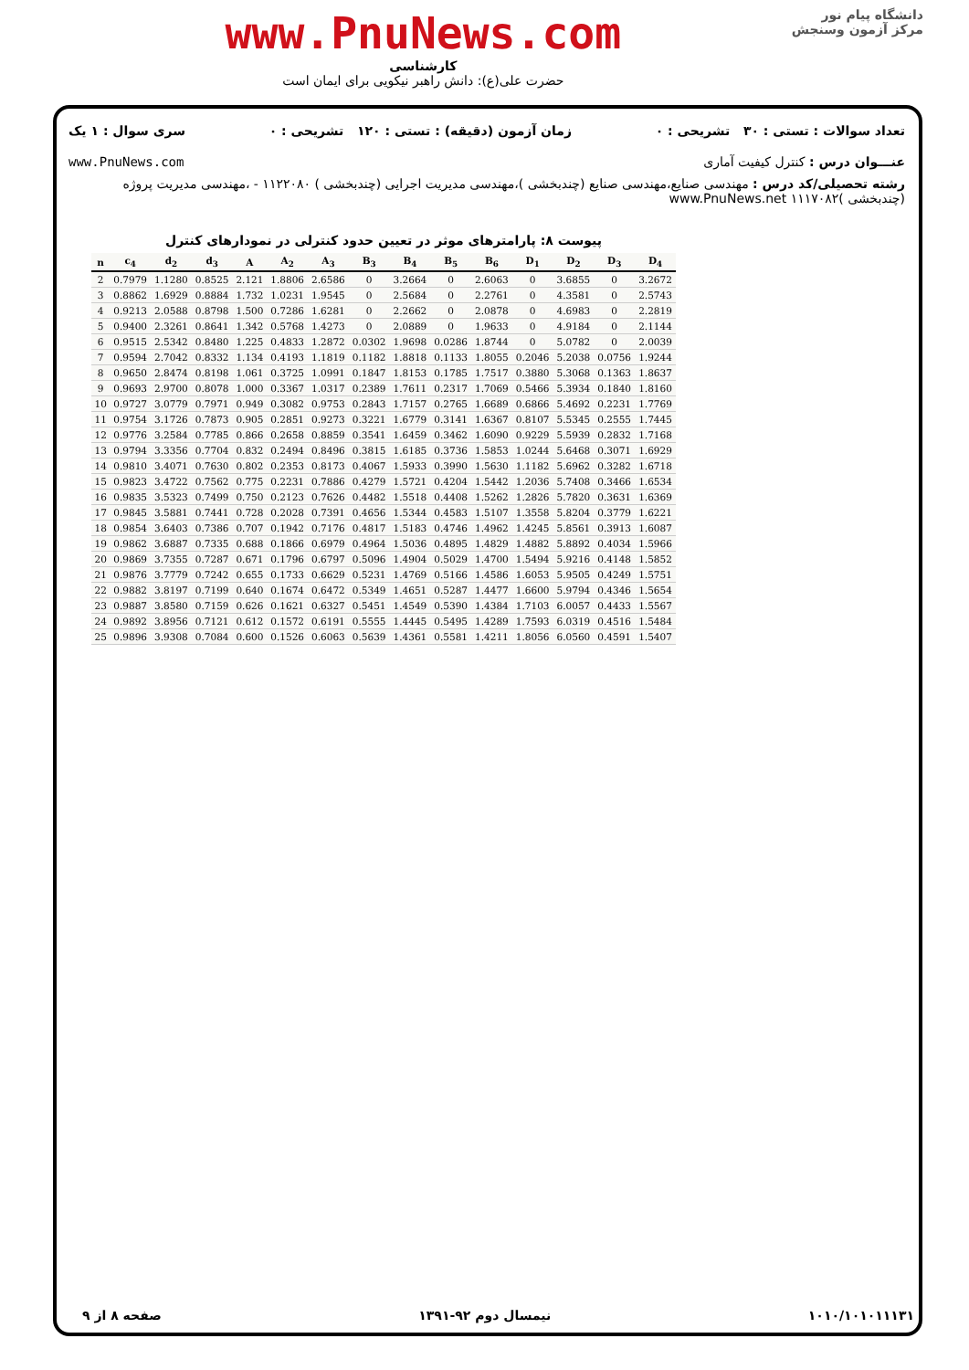www.PnuNews.com
کارشناسی
حضرت علی(ع): دانش راهبر نیکویی برای ایمان است
دانشگاه پیام نور
مرکز آزمون وسنجش
تعداد سوالات : تستی : ۳۰ تشریحی : ۰ زمان آزمون (دقیقه) : تستی : ۱۲۰ تشریحی : ۰ سری سوال : ۱ یک
عنـــوان درس : کنترل کیفیت آماری www.PnuNews.com
رشته تحصیلی/کد درس : مهندسی صنایع،مهندسی صنایع (چندبخشی )،مهندسی مدیریت اجرایی (چندبخشی ) ۱۱۲۲۰۸۰ - ،مهندسی مدیریت پروژه (چندبخشی )۱۱۱۷۰۸۲ www.PnuNews.net
پیوست ۸: پارامترهای موثر در تعیین حدود کنترلی در نمودارهای کنترل
| n | c<sub>4</sub> | d<sub>2</sub> | d<sub>3</sub> | A | A<sub>2</sub> | A<sub>3</sub> | B<sub>3</sub> | B<sub>4</sub> | B<sub>5</sub> | B<sub>6</sub> | D<sub>1</sub> | D<sub>2</sub> | D<sub>3</sub> | D<sub>4</sub> |
| --- | --- | --- | --- | --- | --- | --- | --- | --- | --- | --- | --- | --- | --- | --- |
| 2 | 0.7979 | 1.1280 | 0.8525 | 2.121 | 1.8806 | 2.6586 | 0 | 3.2664 | 0 | 2.6063 | 0 | 3.6855 | 0 | 3.2672 |
| 3 | 0.8862 | 1.6929 | 0.8884 | 1.732 | 1.0231 | 1.9545 | 0 | 2.5684 | 0 | 2.2761 | 0 | 4.3581 | 0 | 2.5743 |
| 4 | 0.9213 | 2.0588 | 0.8798 | 1.500 | 0.7286 | 1.6281 | 0 | 2.2662 | 0 | 2.0878 | 0 | 4.6983 | 0 | 2.2819 |
| 5 | 0.9400 | 2.3261 | 0.8641 | 1.342 | 0.5768 | 1.4273 | 0 | 2.0889 | 0 | 1.9633 | 0 | 4.9184 | 0 | 2.1144 |
| 6 | 0.9515 | 2.5342 | 0.8480 | 1.225 | 0.4833 | 1.2872 | 0.0302 | 1.9698 | 0.0286 | 1.8744 | 0 | 5.0782 | 0 | 2.0039 |
| 7 | 0.9594 | 2.7042 | 0.8332 | 1.134 | 0.4193 | 1.1819 | 0.1182 | 1.8818 | 0.1133 | 1.8055 | 0.2046 | 5.2038 | 0.0756 | 1.9244 |
| 8 | 0.9650 | 2.8474 | 0.8198 | 1.061 | 0.3725 | 1.0991 | 0.1847 | 1.8153 | 0.1785 | 1.7517 | 0.3880 | 5.3068 | 0.1363 | 1.8637 |
| 9 | 0.9693 | 2.9700 | 0.8078 | 1.000 | 0.3367 | 1.0317 | 0.2389 | 1.7611 | 0.2317 | 1.7069 | 0.5466 | 5.3934 | 0.1840 | 1.8160 |
| 10 | 0.9727 | 3.0779 | 0.7971 | 0.949 | 0.3082 | 0.9753 | 0.2843 | 1.7157 | 0.2765 | 1.6689 | 0.6866 | 5.4692 | 0.2231 | 1.7769 |
| 11 | 0.9754 | 3.1726 | 0.7873 | 0.905 | 0.2851 | 0.9273 | 0.3221 | 1.6779 | 0.3141 | 1.6367 | 0.8107 | 5.5345 | 0.2555 | 1.7445 |
| 12 | 0.9776 | 3.2584 | 0.7785 | 0.866 | 0.2658 | 0.8859 | 0.3541 | 1.6459 | 0.3462 | 1.6090 | 0.9229 | 5.5939 | 0.2832 | 1.7168 |
| 13 | 0.9794 | 3.3356 | 0.7704 | 0.832 | 0.2494 | 0.8496 | 0.3815 | 1.6185 | 0.3736 | 1.5853 | 1.0244 | 5.6468 | 0.3071 | 1.6929 |
| 14 | 0.9810 | 3.4071 | 0.7630 | 0.802 | 0.2353 | 0.8173 | 0.4067 | 1.5933 | 0.3990 | 1.5630 | 1.1182 | 5.6962 | 0.3282 | 1.6718 |
| 15 | 0.9823 | 3.4722 | 0.7562 | 0.775 | 0.2231 | 0.7886 | 0.4279 | 1.5721 | 0.4204 | 1.5442 | 1.2036 | 5.7408 | 0.3466 | 1.6534 |
| 16 | 0.9835 | 3.5323 | 0.7499 | 0.750 | 0.2123 | 0.7626 | 0.4482 | 1.5518 | 0.4408 | 1.5262 | 1.2826 | 5.7820 | 0.3631 | 1.6369 |
| 17 | 0.9845 | 3.5881 | 0.7441 | 0.728 | 0.2028 | 0.7391 | 0.4656 | 1.5344 | 0.4583 | 1.5107 | 1.3558 | 5.8204 | 0.3779 | 1.6221 |
| 18 | 0.9854 | 3.6403 | 0.7386 | 0.707 | 0.1942 | 0.7176 | 0.4817 | 1.5183 | 0.4746 | 1.4962 | 1.4245 | 5.8561 | 0.3913 | 1.6087 |
| 19 | 0.9862 | 3.6887 | 0.7335 | 0.688 | 0.1866 | 0.6979 | 0.4964 | 1.5036 | 0.4895 | 1.4829 | 1.4882 | 5.8892 | 0.4034 | 1.5966 |
| 20 | 0.9869 | 3.7355 | 0.7287 | 0.671 | 0.1796 | 0.6797 | 0.5096 | 1.4904 | 0.5029 | 1.4700 | 1.5494 | 5.9216 | 0.4148 | 1.5852 |
| 21 | 0.9876 | 3.7779 | 0.7242 | 0.655 | 0.1733 | 0.6629 | 0.5231 | 1.4769 | 0.5166 | 1.4586 | 1.6053 | 5.9505 | 0.4249 | 1.5751 |
| 22 | 0.9882 | 3.8197 | 0.7199 | 0.640 | 0.1674 | 0.6472 | 0.5349 | 1.4651 | 0.5287 | 1.4477 | 1.6600 | 5.9794 | 0.4346 | 1.5654 |
| 23 | 0.9887 | 3.8580 | 0.7159 | 0.626 | 0.1621 | 0.6327 | 0.5451 | 1.4549 | 0.5390 | 1.4384 | 1.7103 | 6.0057 | 0.4433 | 1.5567 |
| 24 | 0.9892 | 3.8956 | 0.7121 | 0.612 | 0.1572 | 0.6191 | 0.5555 | 1.4445 | 0.5495 | 1.4289 | 1.7593 | 6.0319 | 0.4516 | 1.5484 |
| 25 | 0.9896 | 3.9308 | 0.7084 | 0.600 | 0.1526 | 0.6063 | 0.5639 | 1.4361 | 0.5581 | 1.4211 | 1.8056 | 6.0560 | 0.4591 | 1.5407 |
۱۰۱۰/۱۰۱۰۱۱۱۳۱ نیمسال دوم ۹۲-۱۳۹۱ صفحه ۸ از ۹